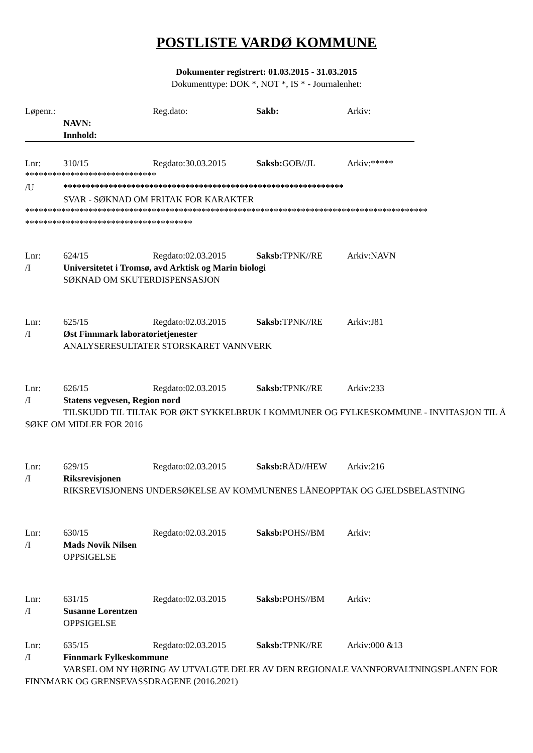POSTLISTE VARDØ KOMMUNE
Dokumenter registrert: 01.03.2015 - 31.03.2015
Dokumenttype: DOK *, NOT *, IS * - Journalenhet:
Løpenr.: Reg.dato: Sakb: Arkiv:
NAVN:
Innhold:
Lnr: 310/15 Regdato:30.03.2015 Saksb: GOB//JL Arkiv:*****
*****************************
/U **************************************************************
SVAR - SØKNAD OM FRITAK FOR KARAKTER
*****************************************************************************************
*************************************
Lnr: 624/15 Regdato:02.03.2015 Saksb: TPNK//RE Arkiv:NAVN
/I Universitetet i Tromsø, avd Arktisk og Marin biologi
SØKNAD OM SKUTERDISPENSASJON
Lnr: 625/15 Regdato:02.03.2015 Saksb: TPNK//RE Arkiv:J81
/I Øst Finnmark laboratorietjenester
ANALYSERESULTATER STORSKARET VANNVERK
Lnr: 626/15 Regdato:02.03.2015 Saksb: TPNK//RE Arkiv:233
/I Statens vegvesen, Region nord
TILSKUDD TIL TILTAK FOR ØKT SYKKELBRUK I KOMMUNER OG FYLKESKOMMUNE - INVITASJON TIL Å SØKE OM MIDLER FOR 2016
Lnr: 629/15 Regdato:02.03.2015 Saksb: RÅD//HEW Arkiv:216
/I Riksrevisjonen
RIKSREVISJONENS UNDERSØKELSE AV KOMMUNENES LÅNEOPPTAK OG GJELDSBELASTNING
Lnr: 630/15 Regdato:02.03.2015 Saksb: POHS//BM Arkiv:
/I Mads Novik Nilsen
OPPSIGELSE
Lnr: 631/15 Regdato:02.03.2015 Saksb: POHS//BM Arkiv:
/I Susanne Lorentzen
OPPSIGELSE
Lnr: 635/15 Regdato:02.03.2015 Saksb: TPNK//RE Arkiv:000 &13
/I Finnmark Fylkeskommune
VARSEL OM NY HØRING AV UTVALGTE DELER AV DEN REGIONALE VANNFORVALTNINGSPLANEN FOR FINNMARK OG GRENSEVASSDRAGENE (2016.2021)